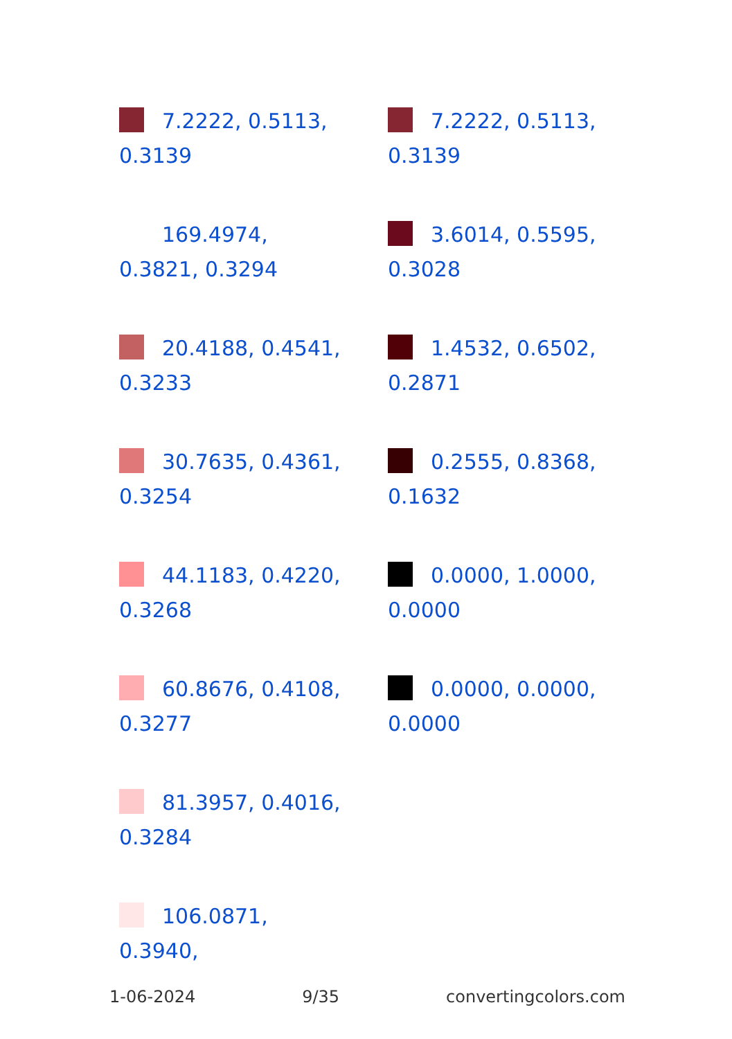7.2222, 0.5113, 0.3139
7.2222, 0.5113, 0.3139
169.4974, 0.3821, 0.3294
3.6014, 0.5595, 0.3028
20.4188, 0.4541, 0.3233
1.4532, 0.6502, 0.2871
30.7635, 0.4361, 0.3254
0.2555, 0.8368, 0.1632
44.1183, 0.4220, 0.3268
0.0000, 1.0000, 0.0000
60.8676, 0.4108, 0.3277
0.0000, 0.0000, 0.0000
81.3957, 0.4016, 0.3284
106.0871, 0.3940,
1-06-2024 9/35 convertingcolors.com